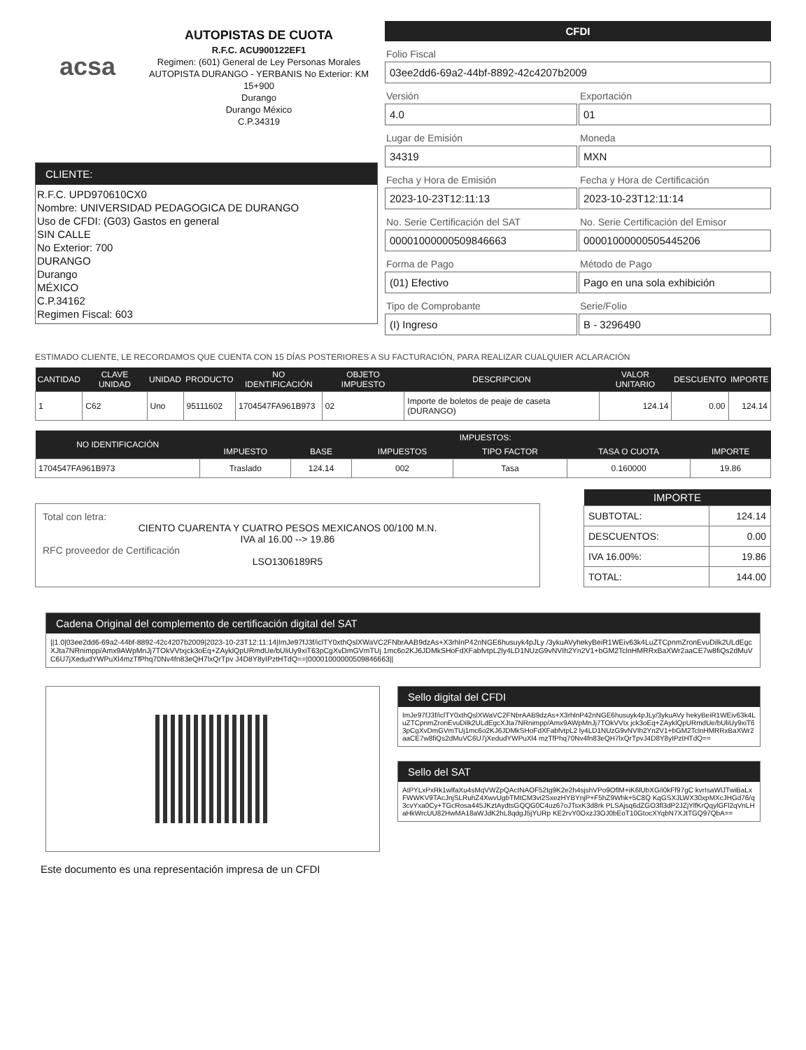acsa
AUTOPISTAS DE CUOTA
R.F.C. ACU900122EF1
Regimen: (601) General de Ley Personas Morales
AUTOPISTA DURANGO - YERBANIS No Exterior: KM 15+900
Durango
Durango México
C.P.34319
CLIENTE:
R.F.C. UPD970610CX0
Nombre: UNIVERSIDAD PEDAGOGICA DE DURANGO
Uso de CFDI: (G03) Gastos en general
SIN CALLE
No Exterior: 700
DURANGO
Durango
MÉXICO
C.P.34162
Regimen Fiscal: 603
CFDI
Folio Fiscal
03ee2dd6-69a2-44bf-8892-42c4207b2009
Versión
4.0
Exportación
01
Lugar de Emisión
34319
Moneda
MXN
Fecha y Hora de Emisión
2023-10-23T12:11:13
Fecha y Hora de Certificación
2023-10-23T12:11:14
No. Serie Certificación del SAT
00001000000509846663
No. Serie Certificación del Emisor
00001000000505445206
Forma de Pago
(01) Efectivo
Método de Pago
Pago en una sola exhibición
Tipo de Comprobante
(I) Ingreso
Serie/Folio
B - 3296490
ESTIMADO CLIENTE, LE RECORDAMOS QUE CUENTA CON 15 DÍAS POSTERIORES A SU FACTURACIÓN, PARA REALIZAR CUALQUIER ACLARACIÓN
| CANTIDAD | CLAVE UNIDAD | UNIDAD | PRODUCTO | NO IDENTIFICACIÓN | OBJETO IMPUESTO | DESCRIPCION | VALOR UNITARIO | DESCUENTO | IMPORTE |
| --- | --- | --- | --- | --- | --- | --- | --- | --- | --- |
| 1 | C62 | Uno | 95111602 | 1704547FA961B973 | 02 | Importe de boletos de peaje de caseta (DURANGO) | 124.14 | 0.00 | 124.14 |
| NO IDENTIFICACIÓN | IMPUESTOS: | | | | | |
| --- | --- | --- | --- | --- | --- | --- |
| | IMPUESTO | BASE | IMPUESTOS | TIPO FACTOR | TASA O CUOTA | IMPORTE |
| 1704547FA961B973 | Traslado | 124.14 | 002 | Tasa | 0.160000 | 19.86 |
Total con letra:
CIENTO CUARENTA Y CUATRO PESOS MEXICANOS 00/100 M.N.
IVA al 16.00 --> 19.86
RFC proveedor de Certificación
LSO1306189R5
| IMPORTE | |
| --- | --- |
| SUBTOTAL: | 124.14 |
| DESCUENTOS: | 0.00 |
| IVA 16.00%: | 19.86 |
| TOTAL: | 144.00 |
Cadena Original del complemento de certificación digital del SAT
||1.0|03ee2dd6-69a2-44bf-8892-42c4207b2009|2023-10-23T12:11:14|ImJe97fJ3f/iclTY0xthQslXWaVC2FNbrAAB9dzAs+X3rhlnP42nNGE6husuyk4pJLy /3ykuAVyhekyBeiR1WEiv63k4LuZTCpnmZronEvuDilk2ULdEgcXJta7NRnimpp/Amx9AWpMnJj7TOkVVtxjck3oEq+ZAyklQpURmdUe/bUliUy9xiT63pCgXvDmGVmTUj 1mc6o2KJ6JDMkSHoFdXFabfvtpL2ly4LD1NUzG9vNVIh2Yn2V1+bGM2TclnHMRRxBaXWr2aaCE7w8fiQs2dMuVC6U7jXedudYWPuXl4mzTfPhq70Nv4fn83eQH7lxQrTpv J4D8Y8yIPztHTdQ==|00001000000509846663||
Sello digital del CFDI
ImJe97fJ3f/iclTY0xthQslXWaVC2FNbrAAB9dzAs+X3rhlnP42nNGE6husuyk4pJLy/3ykuAVy hekyBeiR1WEiv63k4LuZTCpnmZronEvuDilk2ULdEgcXJta7NRnimpp/Amx9AWpMnJj7TOkVVtx jck3oEq+ZAyklQpURmdUe/bUliUy9xiT63pCgXvDmGVmTUj1mc6o2KJ6JDMkSHoFdXFabfvtpL2 ly4LD1NUzG9vNVIh2Yn2V1+bGM2TclnHMRRxBaXWr2aaCE7w8fiQs2dMuVC6U7jXedudYWPuXl4 mzTfPhq70Nv4fn83eQH7lxQrTpvJ4D8Y8yIPztHTdQ==
Sello del SAT
AtPYLxPxRk1wlfaXu4sMqVWZpQAcINAOF52tg9K2e2h4sjshVPo9OflM+iK6lUbXG/i0kFf97gC kvrIsaWlJTwiBaLxFWWKV9TAcJnjSLRuhZ4XwvUgbTMtCM3vi2SxezHYBYnjP+F5hZ9Whk+5C8Q KqGSXJLWX30xpMXcJHGd76/q3cvYxa0Cy+TGcRosa445JKztAydtsGQQG0C4uz67oJTsxK3d8rk PLSAjsq6dZGO3fl3dP2JZjYlfKrQqylGFl2qVnLHaHkWrcUU82HwMA18aWJdK2hL8qdgJ5jYURp KE2rvY0OxzJ3OJ0bEoT10GtocXYqbN7XJtTGQ97QbA==
Este documento es una representación impresa de un CFDI